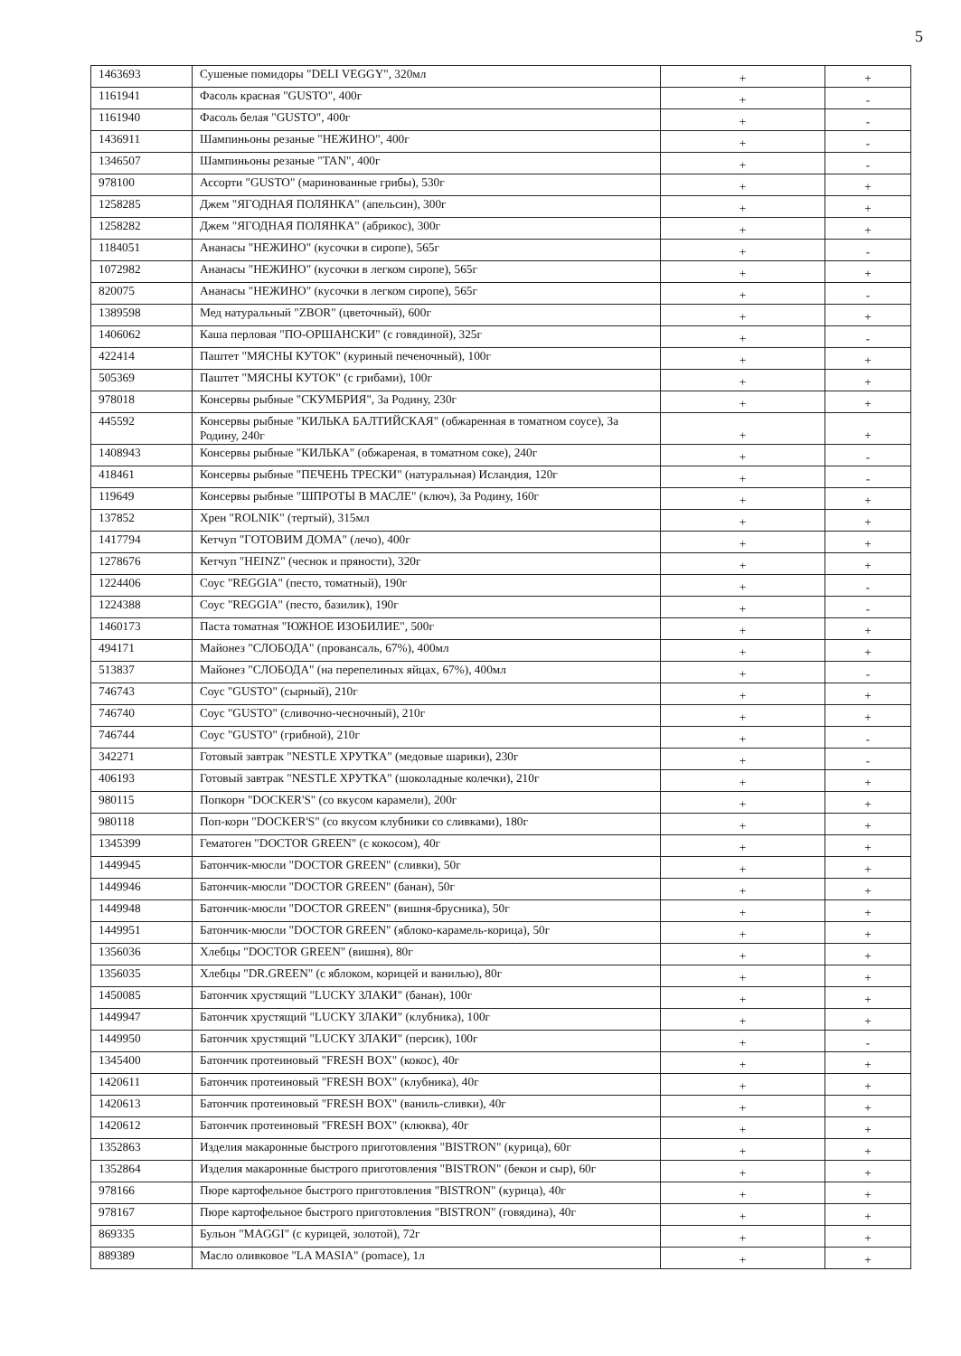5
| 1463693 | Сушеные помидоры "DELI VEGGY", 320мл | + | + |
| 1161941 | Фасоль красная "GUSTO", 400г | + | - |
| 1161940 | Фасоль белая "GUSTO", 400г | + | - |
| 1436911 | Шампиньоны резаные "НЕЖИНО", 400г | + | - |
| 1346507 | Шампиньоны резаные "TAN", 400г | + | - |
| 978100 | Ассорти "GUSTO" (маринованные грибы), 530г | + | + |
| 1258285 | Джем "ЯГОДНАЯ ПОЛЯНКА" (апельсин), 300г | + | + |
| 1258282 | Джем "ЯГОДНАЯ ПОЛЯНКА" (абрикос), 300г | + | + |
| 1184051 | Ананасы "НЕЖИНО" (кусочки в сиропе), 565г | + | - |
| 1072982 | Ананасы "НЕЖИНО" (кусочки в легком сиропе), 565г | + | + |
| 820075 | Ананасы "НЕЖИНО" (кусочки в легком сиропе), 565г | + | - |
| 1389598 | Мед натуральный "ZBOR" (цветочный), 600г | + | + |
| 1406062 | Каша перловая "ПО-ОРШАНСКИ" (с говядиной), 325г | + | - |
| 422414 | Паштет "МЯСНЫ КУТОК" (куриный печеночный), 100г | + | + |
| 505369 | Паштет "МЯСНЫ КУТОК" (с грибами), 100г | + | + |
| 978018 | Консервы рыбные "СКУМБРИЯ", За Родину, 230г | + | + |
| 445592 | Консервы рыбные "КИЛЬКА БАЛТИЙСКАЯ" (обжаренная в томатном соусе), За Родину, 240г | + | + |
| 1408943 | Консервы рыбные "КИЛЬКА" (обжареная, в томатном соке), 240г | + | - |
| 418461 | Консервы рыбные "ПЕЧЕНЬ ТРЕСКИ" (натуральная) Исландия, 120г | + | - |
| 119649 | Консервы рыбные "ШПРОТЫ В МАСЛЕ" (ключ), За Родину, 160г | + | + |
| 137852 | Хрен "ROLNIK" (тертый), 315мл | + | + |
| 1417794 | Кетчуп "ГОТОВИМ ДОМА" (лечо), 400г | + | + |
| 1278676 | Кетчуп "HEINZ" (чеснок и пряности), 320г | + | + |
| 1224406 | Соус "REGGIA" (песто, томатный), 190г | + | - |
| 1224388 | Соус "REGGIA" (песто, базилик), 190г | + | - |
| 1460173 | Паста томатная "ЮЖНОЕ ИЗОБИЛИЕ", 500г | + | + |
| 494171 | Майонез "СЛОБОДА" (провансаль, 67%), 400мл | + | + |
| 513837 | Майонез "СЛОБОДА" (на перепелиных яйцах, 67%), 400мл | + | - |
| 746743 | Соус "GUSTO" (сырный), 210г | + | + |
| 746740 | Соус "GUSTO" (сливочно-чесночный), 210г | + | + |
| 746744 | Соус "GUSTO" (грибной), 210г | + | - |
| 342271 | Готовый завтрак "NESTLE ХРУТКА" (медовые шарики), 230г | + | - |
| 406193 | Готовый завтрак "NESTLE ХРУТКА" (шоколадные колечки), 210г | + | + |
| 980115 | Попкорн "DOCKER'S" (со вкусом карамели), 200г | + | + |
| 980118 | Поп-корн "DOCKER'S" (со вкусом клубники со сливками), 180г | + | + |
| 1345399 | Гематоген "DOCTOR GREEN" (с кокосом), 40г | + | + |
| 1449945 | Батончик-мюсли "DOCTOR GREEN" (сливки), 50г | + | + |
| 1449946 | Батончик-мюсли "DOCTOR GREEN" (банан), 50г | + | + |
| 1449948 | Батончик-мюсли "DOCTOR GREEN" (вишня-брусника), 50г | + | + |
| 1449951 | Батончик-мюсли "DOCTOR GREEN" (яблоко-карамель-корица), 50г | + | + |
| 1356036 | Хлебцы "DOCTOR GREEN" (вишня), 80г | + | + |
| 1356035 | Хлебцы "DR.GREEN" (с яблоком, корицей и ванилью), 80г | + | + |
| 1450085 | Батончик хрустящий "LUCKY ЗЛАКИ" (банан), 100г | + | + |
| 1449947 | Батончик хрустящий "LUCKY ЗЛАКИ" (клубника), 100г | + | + |
| 1449950 | Батончик хрустящий "LUCKY ЗЛАКИ" (персик), 100г | + | - |
| 1345400 | Батончик протеиновый "FRESH BOX" (кокос), 40г | + | + |
| 1420611 | Батончик протеиновый "FRESH BOX" (клубника), 40г | + | + |
| 1420613 | Батончик протеиновый "FRESH BOX" (ваниль-сливки), 40г | + | + |
| 1420612 | Батончик протеиновый "FRESH BOX" (клюква), 40г | + | + |
| 1352863 | Изделия макаронные быстрого приготовления "BISTRON" (курица), 60г | + | + |
| 1352864 | Изделия макаронные быстрого приготовления "BISTRON" (бекон и сыр), 60г | + | + |
| 978166 | Пюре картофельное быстрого приготовления "BISTRON" (курица), 40г | + | + |
| 978167 | Пюре картофельное быстрого приготовления "BISTRON" (говядина), 40г | + | + |
| 869335 | Бульон "MAGGI" (с курицей, золотой), 72г | + | + |
| 889389 | Масло оливковое "LA MASIA" (pomace), 1л | + | + |